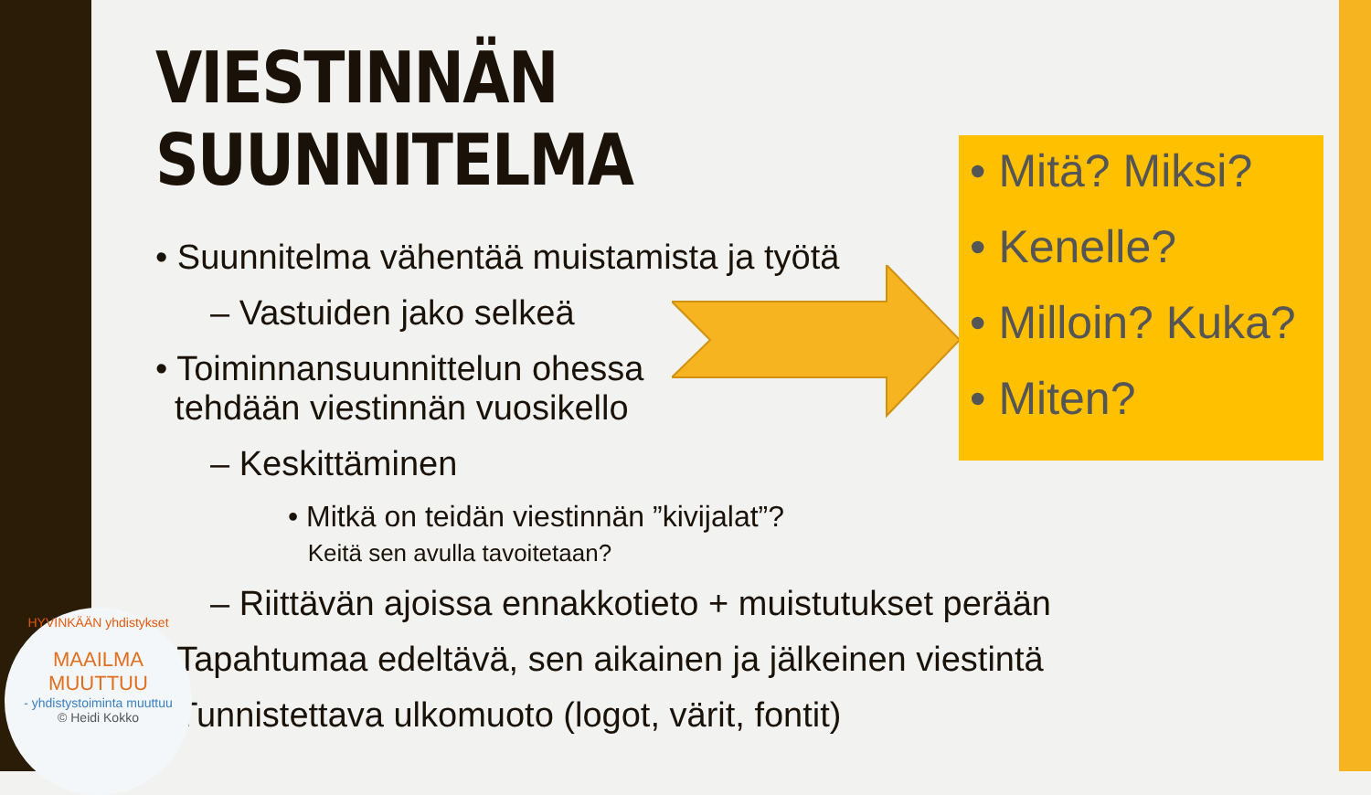VIESTINNÄN SUUNNITELMA
• Suunnitelma vähentää muistamista ja työtä
– Vastuiden jako selkeä
• Toiminnansuunnittelun ohessa
tehdään viestinnän vuosikello
– Keskittäminen
• Mitkä on teidän viestinnän ”kivijalat”?
Keitä sen avulla tavoitetaan?
– Riittävän ajoissa ennakkotieto + muistutukset perään
• Tapahtumaa edeltävä, sen aikainen ja jälkeinen viestintä
• Tunnistettava ulkomuoto (logot, värit, fontit)
• Mitä? Miksi?
• Kenelle?
• Milloin? Kuka?
• Miten?
HYVINKÄÄN yhdistykset
MAAILMA MUUTTUU
- yhdistystoiminta muuttuu
© Heidi Kokko